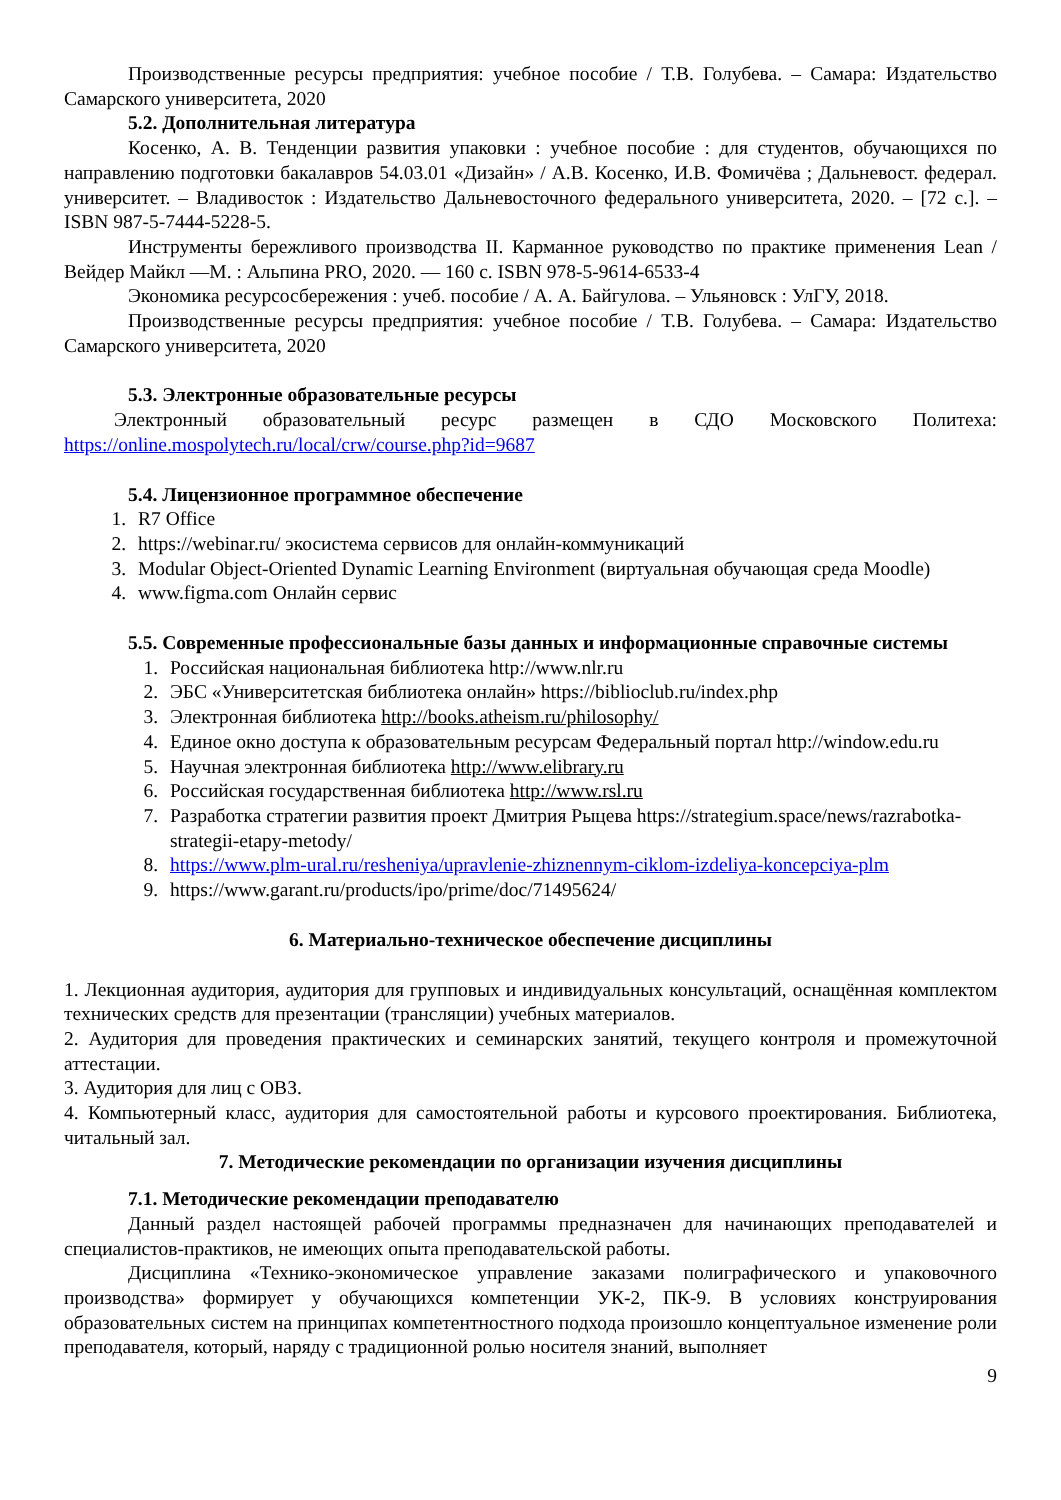Производственные ресурсы предприятия: учебное пособие / Т.В. Голубева. – Самара: Издательство Самарского университета, 2020
5.2. Дополнительная литература
Косенко, А. В. Тенденции развития упаковки : учебное пособие : для студентов, обучающихся по направлению подготовки бакалавров 54.03.01 «Дизайн» / А.В. Косенко, И.В. Фомичёва ; Дальневост. федерал. университет. – Владивосток : Издательство Дальневосточного федерального университета, 2020. – [72 с.]. – ISBN 987-5-7444-5228-5.
Инструменты бережливого производства II. Карманное руководство по практике применения Lean / Вейдер Майкл —М. : Альпина PRO, 2020. — 160 с. ISBN 978-5-9614-6533-4
Экономика ресурсосбережения : учеб. пособие / А. А. Байгулова. – Ульяновск : УлГУ, 2018.
Производственные ресурсы предприятия: учебное пособие / Т.В. Голубева. – Самара: Издательство Самарского университета, 2020
5.3. Электронные образовательные ресурсы
Электронный образовательный ресурс размещен в СДО Московского Политеха:
https://online.mospolytech.ru/local/crw/course.php?id=9687
5.4. Лицензионное программное обеспечение
1. R7 Office
2. https://webinar.ru/ экосистема сервисов для онлайн-коммуникаций
3. Modular Object-Oriented Dynamic Learning Environment (виртуальная обучающая среда Moodle)
4. www.figma.com Онлайн сервис
5.5. Современные профессиональные базы данных и информационные справочные системы
1. Российская национальная библиотека http://www.nlr.ru
2. ЭБС «Университетская библиотека онлайн» https://biblioclub.ru/index.php
3. Электронная библиотека http://books.atheism.ru/philosophy/
4. Единое окно доступа к образовательным ресурсам Федеральный портал http://window.edu.ru
5. Научная электронная библиотека http://www.elibrary.ru
6. Российская государственная библиотека http://www.rsl.ru
7. Разработка стратегии развития проект Дмитрия Рыцева https://strategium.space/news/razrabotka-strategii-etapy-metody/
8. https://www.plm-ural.ru/resheniya/upravlenie-zhiznennym-ciklom-izdeliya-koncepciya-plm
9. https://www.garant.ru/products/ipo/prime/doc/71495624/
6. Материально-техническое обеспечение дисциплины
1. Лекционная аудитория, аудитория для групповых и индивидуальных консультаций, оснащённая комплектом технических средств для презентации (трансляции) учебных материалов.
2. Аудитория для проведения практических и семинарских занятий, текущего контроля и промежуточной аттестации.
3. Аудитория для лиц с ОВЗ.
4. Компьютерный класс, аудитория для самостоятельной работы и курсового проектирования. Библиотека, читальный зал.
7. Методические рекомендации по организации изучения дисциплины
7.1. Методические рекомендации преподавателю
Данный раздел настоящей рабочей программы предназначен для начинающих преподавателей и специалистов-практиков, не имеющих опыта преподавательской работы.
Дисциплина «Технико-экономическое управление заказами полиграфического и упаковочного производства» формирует у обучающихся компетенции УК-2, ПК-9. В условиях конструирования образовательных систем на принципах компетентностного подхода произошло концептуальное изменение роли преподавателя, который, наряду с традиционной ролью носителя знаний, выполняет
9